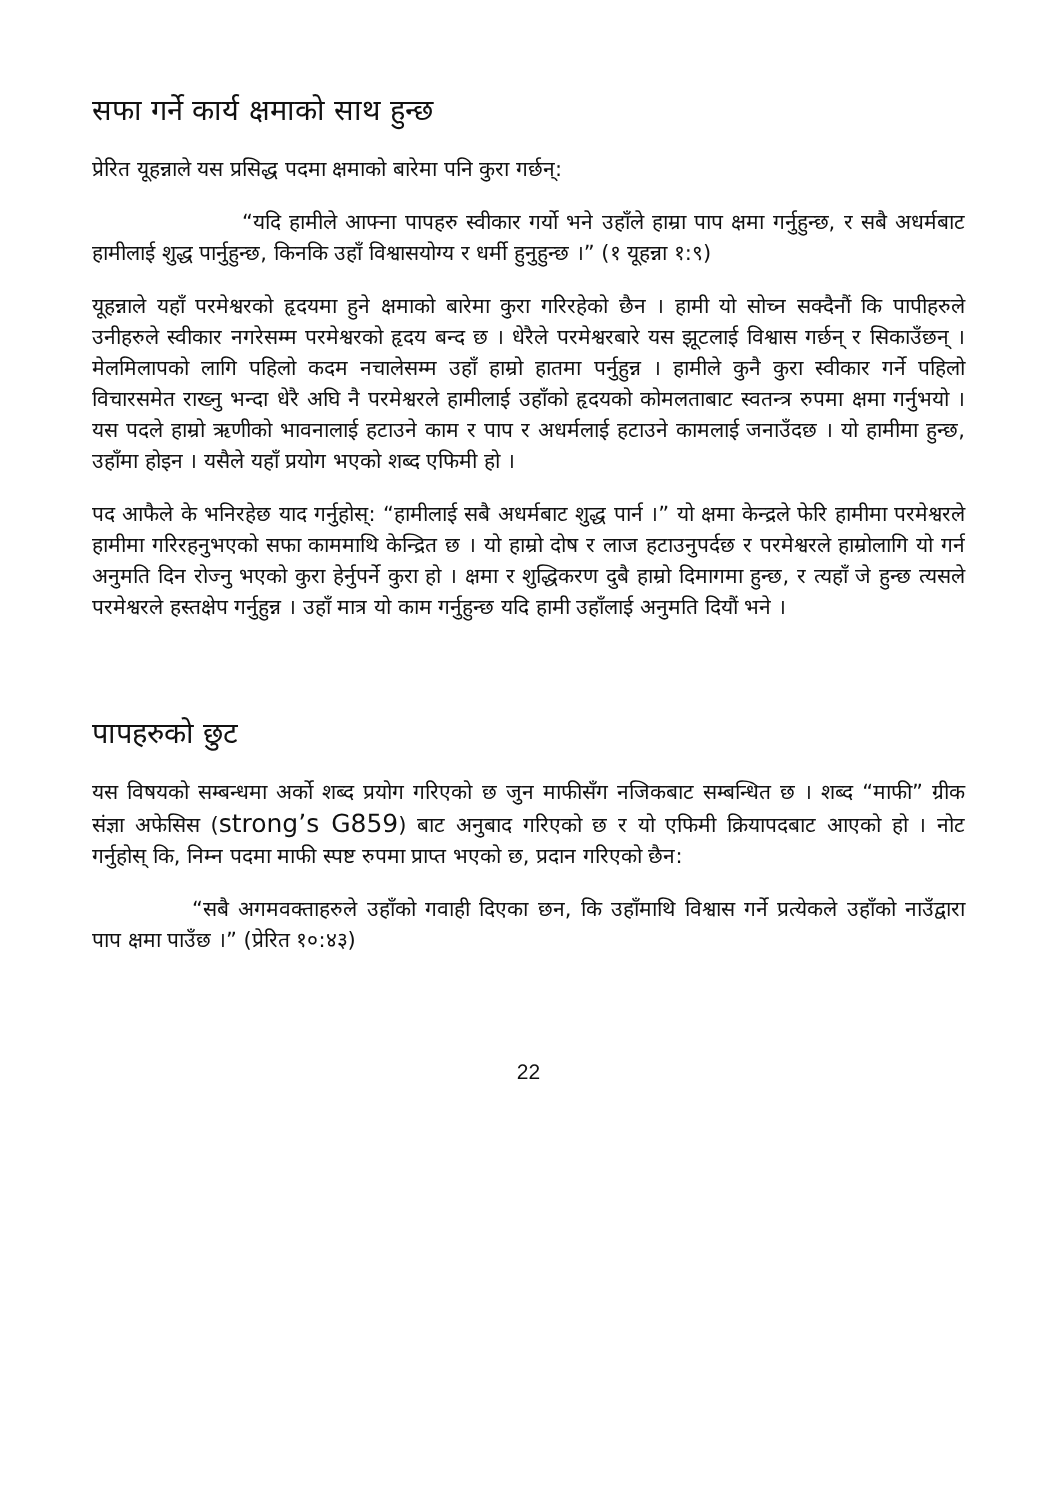सफा गर्ने कार्य क्षमाको साथ हुन्छ
प्रेरित यूहन्नाले यस प्रसिद्ध पदमा क्षमाको बारेमा पनि कुरा गर्छन्:
“यदि हामीले आफ्ना पापहरु स्वीकार गर्यो भने उहाँले हाम्रा पाप क्षमा गर्नुहुन्छ, र सबै अधर्मबाट हामीलाई शुद्ध पार्नुहुन्छ, किनकि उहाँ विश्वासयोग्य र धर्मी हुनुहुन्छ ।” (१ यूहन्ना १:९)
यूहन्नाले यहाँ परमेश्वरको हृदयमा हुने क्षमाको बारेमा कुरा गरिरहेको छैन । हामी यो सोच्न सक्दैनौं कि पापीहरुले उनीहरुले स्वीकार नगरेसम्म परमेश्वरको हृदय बन्द छ । धेरैले परमेश्वरबारे यस झूटलाई विश्वास गर्छन् र सिकाउँछन् । मेलमिलापको लागि पहिलो कदम नचालेसम्म उहाँ हाम्रो हातमा पर्नुहुन्न । हामीले कुनै कुरा स्वीकार गर्ने पहिलो विचारसमेत राख्नु भन्दा धेरै अघि नै परमेश्वरले हामीलाई उहाँको हृदयको कोमलताबाट स्वतन्त्र रुपमा क्षमा गर्नुभयो । यस पदले हाम्रो ऋणीको भावनालाई हटाउने काम र पाप र अधर्मलाई हटाउने कामलाई जनाउँदछ । यो हामीमा हुन्छ, उहाँमा होइन । यसैले यहाँ प्रयोग भएको शब्द एफिमी हो ।
पद आफैले के भनिरहेछ याद गर्नुहोस्: “हामीलाई सबै अधर्मबाट शुद्ध पार्न ।” यो क्षमा केन्द्रले फेरि हामीमा परमेश्वरले हामीमा गरिरहनुभएको सफा काममाथि केन्द्रित छ । यो हाम्रो दोष र लाज हटाउनुपर्दछ र परमेश्वरले हाम्रोलागि यो गर्न अनुमति दिन रोज्नु भएको कुरा हेर्नुपर्ने कुरा हो । क्षमा र शुद्धिकरण दुबै हाम्रो दिमागमा हुन्छ, र त्यहाँ जे हुन्छ त्यसले परमेश्वरले हस्तक्षेप गर्नुहुन्न । उहाँ मात्र यो काम गर्नुहुन्छ यदि हामी उहाँलाई अनुमति दियौं भने ।
पापहरुको छुट
यस विषयको सम्बन्धमा अर्को शब्द प्रयोग गरिएको छ जुन माफीसँग नजिकबाट सम्बन्धित छ । शब्द “माफी” ग्रीक संज्ञा अफेसिस (strong’s G859) बाट अनुबाद गरिएको छ र यो एफिमी क्रियापदबाट आएको हो । नोट गर्नुहोस् कि, निम्न पदमा माफी स्पष्ट रुपमा प्राप्त भएको छ, प्रदान गरिएको छैन:
“सबै अगमवक्ताहरुले उहाँको गवाही दिएका छन, कि उहाँमाथि विश्वास गर्ने प्रत्येकले उहाँको नाउँद्वारा पाप क्षमा पाउँछ ।” (प्रेरित १०:४३)
22